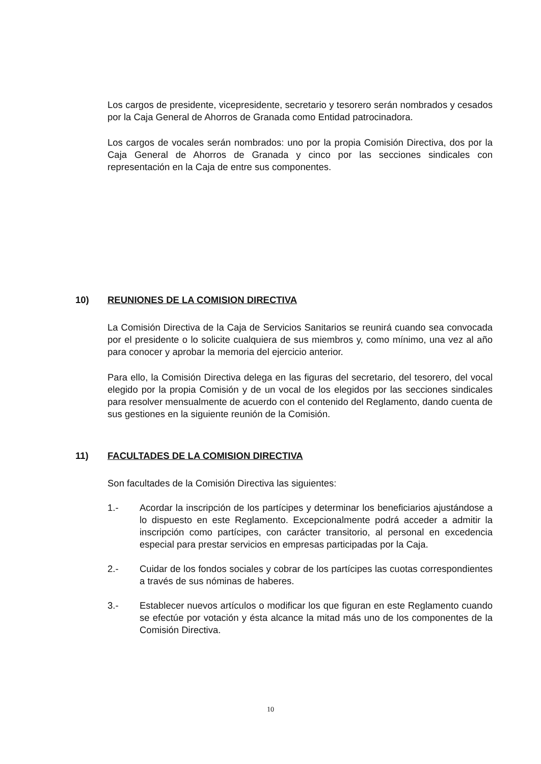Los cargos de presidente, vicepresidente, secretario y tesorero serán nombrados y cesados por la Caja General de Ahorros de Granada como Entidad patrocinadora.
Los cargos de vocales serán nombrados: uno por la propia Comisión Directiva, dos por la Caja General de Ahorros de Granada y cinco por las secciones sindicales con representación en la Caja de entre sus componentes.
10) REUNIONES DE LA COMISION DIRECTIVA
La Comisión Directiva de la Caja de Servicios Sanitarios se reunirá cuando sea convocada por el presidente o lo solicite cualquiera de sus miembros y, como mínimo, una vez al año para conocer y aprobar la memoria del ejercicio anterior.
Para ello, la Comisión Directiva delega en las figuras del secretario, del tesorero, del vocal elegido por la propia Comisión y de un vocal de los elegidos por las secciones sindicales para resolver mensualmente de acuerdo con el contenido del Reglamento, dando cuenta de sus gestiones en la siguiente reunión de la Comisión.
11) FACULTADES DE LA COMISION DIRECTIVA
Son facultades de la Comisión Directiva las siguientes:
1.- Acordar la inscripción de los partícipes y determinar los beneficiarios ajustándose a lo dispuesto en este Reglamento. Excepcionalmente podrá acceder a admitir la inscripción como partícipes, con carácter transitorio, al personal en excedencia especial para prestar servicios en empresas participadas por la Caja.
2.- Cuidar de los fondos sociales y cobrar de los partícipes las cuotas correspondientes a través de sus nóminas de haberes.
3.- Establecer nuevos artículos o modificar los que figuran en este Reglamento cuando se efectúe por votación y ésta alcance la mitad más uno de los componentes de la Comisión Directiva.
10